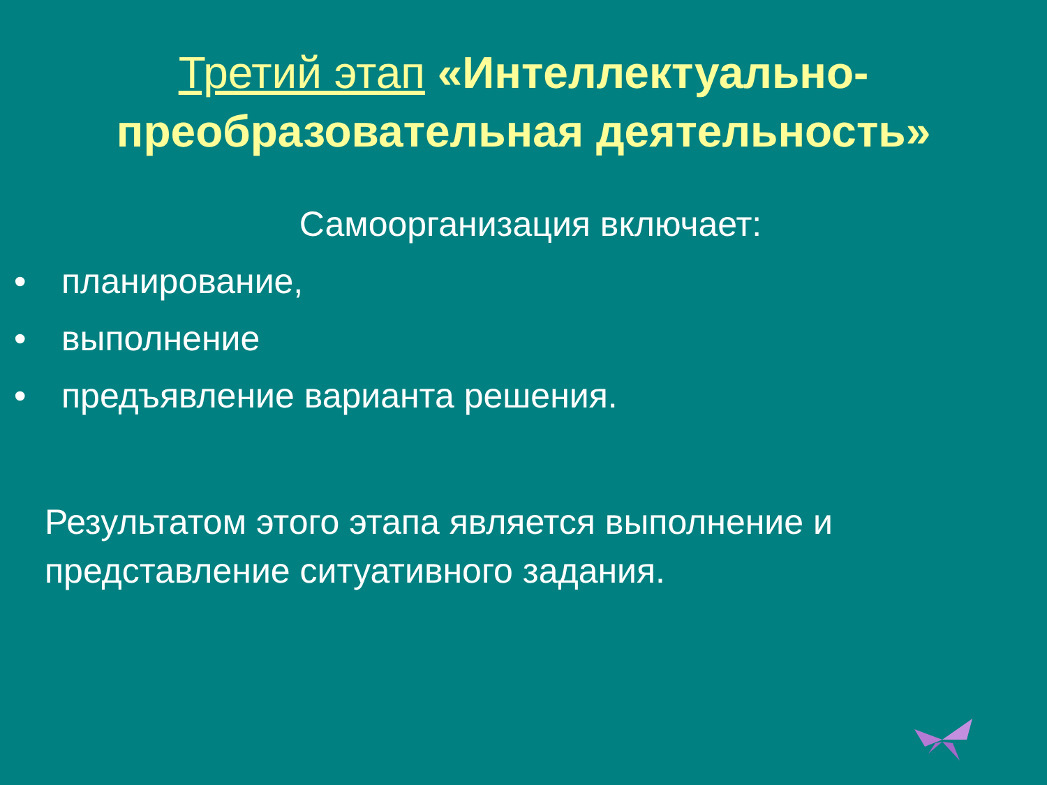Третий этап «Интеллектуально-
преобразовательная деятельность»
Самоорганизация включает:
• планирование,
• выполнение
• предъявление варианта решения.
Результатом этого этапа является выполнение и представление ситуативного задания.